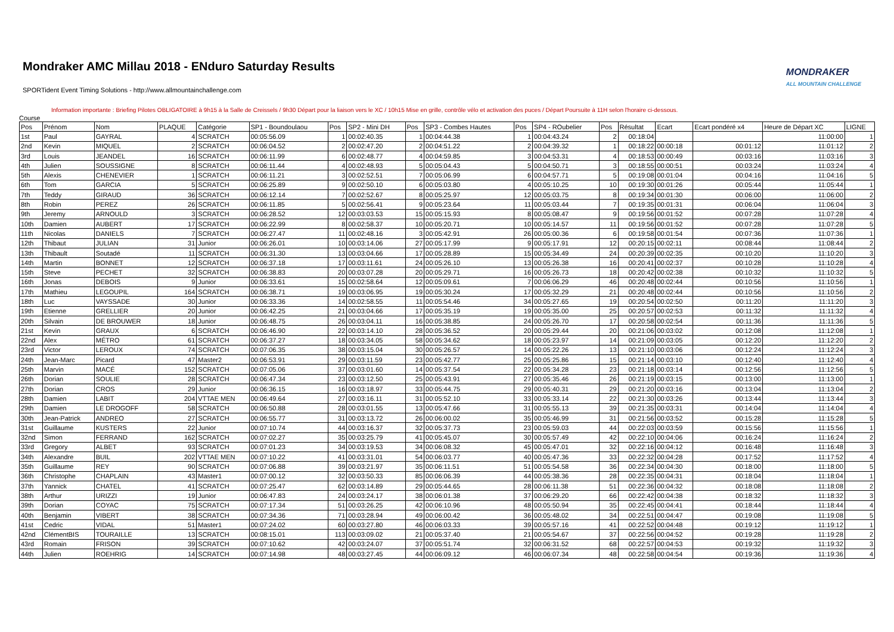MONDRAKER
ALL MOUNTAIN CHALLENGE
Mondraker AMC Millau 2018 - ENduro Saturday Results
SPORTident Event Timing Solutions - http://www.allmountainchallenge.com
Information importante : Briefing Pilotes OBLIGATOIRE à 9h15 à la Salle de Creissels / 9h30 Départ pour la liaison vers le XC / 10h15 Mise en grille, contrôle vélo et activation des puces / Départ Poursuite à 11H selon l'horaire ci-dessous.
Course
| Pos | Prénom | Nom | PLAQUE | Catégorie | SP1 - Boundoulaou | Pos | SP2 - Mini DH | Pos | SP3 - Combes Hautes | Pos | SP4 - ROubelier | Pos | Résultat | Ecart | Ecart pondéré x4 | Heure de Départ XC | LIGNE |
| --- | --- | --- | --- | --- | --- | --- | --- | --- | --- | --- | --- | --- | --- | --- | --- | --- | --- |
| 1st | Paul | GAYRAL | 4 | SCRATCH | 00:05:56.09 | 1 | 00:02:40.35 | 1 | 00:04:44.38 | 1 | 00:04:43.24 | 2 | 00:18:04 | | | 11:00:00 | 1 |
| 2nd | Kevin | MIQUEL | 2 | SCRATCH | 00:06:04.52 | 2 | 00:02:47.20 | 2 | 00:04:51.22 | 2 | 00:04:39.32 | 1 | 00:18:22 | 00:00:18 | 00:01:12 | 11:01:12 | 2 |
| 3rd | Louis | JEANDEL | 16 | SCRATCH | 00:06:11.99 | 6 | 00:02:48.77 | 4 | 00:04:59.85 | 3 | 00:04:53.31 | 4 | 00:18:53 | 00:00:49 | 00:03:16 | 11:03:16 | 3 |
| 4th | Julien | SOUSSIGNE | 8 | SCRATCH | 00:06:11.44 | 4 | 00:02:48.93 | 5 | 00:05:04.43 | 5 | 00:04:50.71 | 3 | 00:18:55 | 00:00:51 | 00:03:24 | 11:03:24 | 4 |
| 5th | Alexis | CHENEVIER | 1 | SCRATCH | 00:06:11.21 | 3 | 00:02:52.51 | 7 | 00:05:06.99 | 6 | 00:04:57.71 | 5 | 00:19:08 | 00:01:04 | 00:04:16 | 11:04:16 | 5 |
| 6th | Tom | GARCIA | 5 | SCRATCH | 00:06:25.89 | 9 | 00:02:50.10 | 6 | 00:05:03.80 | 4 | 00:05:10.25 | 10 | 00:19:30 | 00:01:26 | 00:05:44 | 11:05:44 | 1 |
| 7th | Teddy | GIRAUD | 36 | SCRATCH | 00:06:12.14 | 7 | 00:02:52.67 | 8 | 00:05:25.97 | 12 | 00:05:03.75 | 8 | 00:19:34 | 00:01:30 | 00:06:00 | 11:06:00 | 2 |
| 8th | Robin | PEREZ | 26 | SCRATCH | 00:06:11.85 | 5 | 00:02:56.41 | 9 | 00:05:23.64 | 11 | 00:05:03.44 | 7 | 00:19:35 | 00:01:31 | 00:06:04 | 11:06:04 | 3 |
| 9th | Jeremy | ARNOULD | 3 | SCRATCH | 00:06:28.52 | 12 | 00:03:03.53 | 15 | 00:05:15.93 | 8 | 00:05:08.47 | 9 | 00:19:56 | 00:01:52 | 00:07:28 | 11:07:28 | 4 |
| 10th | Damien | AUBERT | 17 | SCRATCH | 00:06:22.99 | 8 | 00:02:58.37 | 10 | 00:05:20.71 | 10 | 00:05:14.57 | 11 | 00:19:56 | 00:01:52 | 00:07:28 | 11:07:28 | 5 |
| 11th | Nicolas | DANIELS | 7 | SCRATCH | 00:06:27.47 | 11 | 00:02:48.16 | 3 | 00:05:42.91 | 26 | 00:05:00.36 | 6 | 00:19:58 | 00:01:54 | 00:07:36 | 11:07:36 | 1 |
| 12th | Thibaut | JULIAN | 31 | Junior | 00:06:26.01 | 10 | 00:03:14.06 | 27 | 00:05:17.99 | 9 | 00:05:17.91 | 12 | 00:20:15 | 00:02:11 | 00:08:44 | 11:08:44 | 2 |
| 13th | Thibault | Soutadé | 11 | SCRATCH | 00:06:31.30 | 13 | 00:03:04.66 | 17 | 00:05:28.89 | 15 | 00:05:34.49 | 24 | 00:20:39 | 00:02:35 | 00:10:20 | 11:10:20 | 3 |
| 14th | Martin | BONNET | 12 | SCRATCH | 00:06:37.18 | 17 | 00:03:11.61 | 24 | 00:05:26.10 | 13 | 00:05:26.38 | 16 | 00:20:41 | 00:02:37 | 00:10:28 | 11:10:28 | 4 |
| 15th | Steve | PECHET | 32 | SCRATCH | 00:06:38.83 | 20 | 00:03:07.28 | 20 | 00:05:29.71 | 16 | 00:05:26.73 | 18 | 00:20:42 | 00:02:38 | 00:10:32 | 11:10:32 | 5 |
| 16th | Jonas | DEBOIS | 9 | Junior | 00:06:33.61 | 15 | 00:02:58.64 | 12 | 00:05:09.61 | 7 | 00:06:06.29 | 46 | 00:20:48 | 00:02:44 | 00:10:56 | 11:10:56 | 1 |
| 17th | Mathieu | LEGOUPIL | 164 | SCRATCH | 00:06:38.71 | 19 | 00:03:06.95 | 19 | 00:05:30.24 | 17 | 00:05:32.29 | 21 | 00:20:48 | 00:02:44 | 00:10:56 | 11:10:56 | 2 |
| 18th | Luc | VAYSSADE | 30 | Junior | 00:06:33.36 | 14 | 00:02:58.55 | 11 | 00:05:54.46 | 34 | 00:05:27.65 | 19 | 00:20:54 | 00:02:50 | 00:11:20 | 11:11:20 | 3 |
| 19th | Etienne | GRELLIER | 20 | Junior | 00:06:42.25 | 21 | 00:03:04.66 | 17 | 00:05:35.19 | 19 | 00:05:35.00 | 25 | 00:20:57 | 00:02:53 | 00:11:32 | 11:11:32 | 4 |
| 20th | Silvain | DE BROUWER | 18 | Junior | 00:06:48.75 | 26 | 00:03:04.11 | 16 | 00:05:38.85 | 24 | 00:05:26.70 | 17 | 00:20:58 | 00:02:54 | 00:11:36 | 11:11:36 | 5 |
| 21st | Kevin | GRAUX | 6 | SCRATCH | 00:06:46.90 | 22 | 00:03:14.10 | 28 | 00:05:36.52 | 20 | 00:05:29.44 | 20 | 00:21:06 | 00:03:02 | 00:12:08 | 11:12:08 | 1 |
| 22nd | Alex | MÉTRO | 61 | SCRATCH | 00:06:37.27 | 18 | 00:03:34.05 | 58 | 00:05:34.62 | 18 | 00:05:23.97 | 14 | 00:21:09 | 00:03:05 | 00:12:20 | 11:12:20 | 2 |
| 23rd | Victor | LEROUX | 74 | SCRATCH | 00:07:06.35 | 38 | 00:03:15.04 | 30 | 00:05:26.57 | 14 | 00:05:22.26 | 13 | 00:21:10 | 00:03:06 | 00:12:24 | 11:12:24 | 3 |
| 24th | Jean-Marc | Picard | 47 | Master2 | 00:06:53.91 | 29 | 00:03:11.59 | 23 | 00:05:42.77 | 25 | 00:05:25.86 | 15 | 00:21:14 | 00:03:10 | 00:12:40 | 11:12:40 | 4 |
| 25th | Marvin | MACÉ | 152 | SCRATCH | 00:07:05.06 | 37 | 00:03:01.60 | 14 | 00:05:37.54 | 22 | 00:05:34.28 | 23 | 00:21:18 | 00:03:14 | 00:12:56 | 11:12:56 | 5 |
| 26th | Dorian | SOULIE | 28 | SCRATCH | 00:06:47.34 | 23 | 00:03:12.50 | 25 | 00:05:43.91 | 27 | 00:05:35.46 | 26 | 00:21:19 | 00:03:15 | 00:13:00 | 11:13:00 | 1 |
| 27th | Dorian | CROS | 29 | Junior | 00:06:36.15 | 16 | 00:03:18.97 | 33 | 00:05:44.75 | 29 | 00:05:40.31 | 29 | 00:21:20 | 00:03:16 | 00:13:04 | 11:13:04 | 2 |
| 28th | Damien | LABIT | 204 | VTTAE MEN | 00:06:49.64 | 27 | 00:03:16.11 | 31 | 00:05:52.10 | 33 | 00:05:33.14 | 22 | 00:21:30 | 00:03:26 | 00:13:44 | 11:13:44 | 3 |
| 29th | Damien | LE DROGOFF | 58 | SCRATCH | 00:06:50.88 | 28 | 00:03:01.55 | 13 | 00:05:47.66 | 31 | 00:05:55.13 | 39 | 00:21:35 | 00:03:31 | 00:14:04 | 11:14:04 | 4 |
| 30th | Jean-Patrick | ANDREO | 27 | SCRATCH | 00:06:55.77 | 31 | 00:03:13.72 | 26 | 00:06:00.02 | 35 | 00:05:46.99 | 31 | 00:21:56 | 00:03:52 | 00:15:28 | 11:15:28 | 5 |
| 31st | Guillaume | KUSTERS | 22 | Junior | 00:07:10.74 | 44 | 00:03:16.37 | 32 | 00:05:37.73 | 23 | 00:05:59.03 | 44 | 00:22:03 | 00:03:59 | 00:15:56 | 11:15:56 | 1 |
| 32nd | Simon | FERRAND | 162 | SCRATCH | 00:07:02.27 | 35 | 00:03:25.79 | 41 | 00:05:45.07 | 30 | 00:05:57.49 | 42 | 00:22:10 | 00:04:06 | 00:16:24 | 11:16:24 | 2 |
| 33rd | Gregory | ALBET | 93 | SCRATCH | 00:07:01.23 | 34 | 00:03:19.53 | 34 | 00:06:08.32 | 45 | 00:05:47.01 | 32 | 00:22:16 | 00:04:12 | 00:16:48 | 11:16:48 | 3 |
| 34th | Alexandre | BUIL | 202 | VTTAE MEN | 00:07:10.22 | 41 | 00:03:31.01 | 54 | 00:06:03.77 | 40 | 00:05:47.36 | 33 | 00:22:32 | 00:04:28 | 00:17:52 | 11:17:52 | 4 |
| 35th | Guillaume | REY | 90 | SCRATCH | 00:07:06.88 | 39 | 00:03:21.97 | 35 | 00:06:11.51 | 51 | 00:05:54.58 | 36 | 00:22:34 | 00:04:30 | 00:18:00 | 11:18:00 | 5 |
| 36th | Christophe | CHAPLAIN | 43 | Master1 | 00:07:00.12 | 32 | 00:03:50.33 | 85 | 00:06:06.39 | 44 | 00:05:38.36 | 28 | 00:22:35 | 00:04:31 | 00:18:04 | 11:18:04 | 1 |
| 37th | Yannick | CHATEL | 41 | SCRATCH | 00:07:25.47 | 62 | 00:03:14.89 | 29 | 00:05:44.65 | 28 | 00:06:11.38 | 51 | 00:22:36 | 00:04:32 | 00:18:08 | 11:18:08 | 2 |
| 38th | Arthur | URIZZI | 19 | Junior | 00:06:47.83 | 24 | 00:03:24.17 | 38 | 00:06:01.38 | 37 | 00:06:29.20 | 66 | 00:22:42 | 00:04:38 | 00:18:32 | 11:18:32 | 3 |
| 39th | Dorian | COYAC | 75 | SCRATCH | 00:07:17.34 | 51 | 00:03:26.25 | 42 | 00:06:10.96 | 48 | 00:05:50.94 | 35 | 00:22:45 | 00:04:41 | 00:18:44 | 11:18:44 | 4 |
| 40th | Benjamin | VIBERT | 38 | SCRATCH | 00:07:34.36 | 71 | 00:03:28.94 | 49 | 00:06:00.42 | 36 | 00:05:48.02 | 34 | 00:22:51 | 00:04:47 | 00:19:08 | 11:19:08 | 5 |
| 41st | Cedric | VIDAL | 51 | Master1 | 00:07:24.02 | 60 | 00:03:27.80 | 46 | 00:06:03.33 | 39 | 00:05:57.16 | 41 | 00:22:52 | 00:04:48 | 00:19:12 | 11:19:12 | 1 |
| 42nd | ClémentBIS | TOURAILLE | 13 | SCRATCH | 00:08:15.01 | 113 | 00:03:09.02 | 21 | 00:05:37.40 | 21 | 00:05:54.67 | 37 | 00:22:56 | 00:04:52 | 00:19:28 | 11:19:28 | 2 |
| 43rd | Romain | FRISON | 39 | SCRATCH | 00:07:10.62 | 42 | 00:03:24.07 | 37 | 00:05:51.74 | 32 | 00:06:31.52 | 68 | 00:22:57 | 00:04:53 | 00:19:32 | 11:19:32 | 3 |
| 44th | Julien | ROEHRIG | 14 | SCRATCH | 00:07:14.98 | 48 | 00:03:27.45 | 44 | 00:06:09.12 | 46 | 00:06:07.34 | 48 | 00:22:58 | 00:04:54 | 00:19:36 | 11:19:36 | 4 |